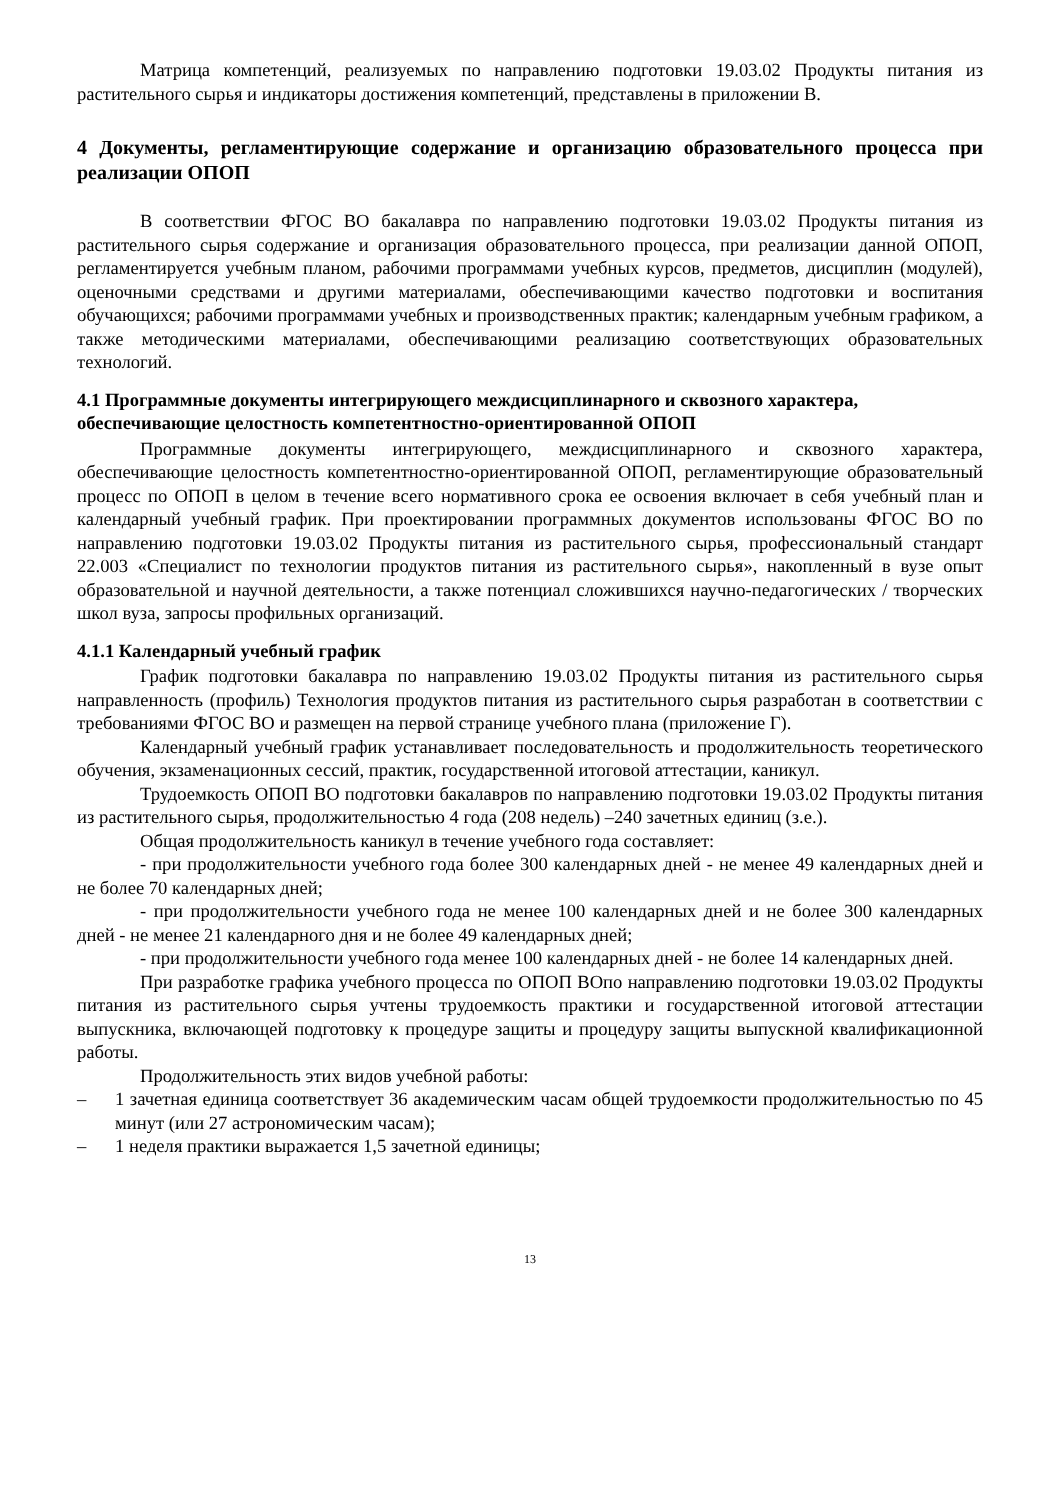Матрица компетенций, реализуемых по направлению подготовки 19.03.02 Продукты питания из растительного сырья и индикаторы достижения компетенций, представлены в приложении В.
4 Документы, регламентирующие содержание и организацию образовательного процесса при реализации ОПОП
В соответствии ФГОС ВО бакалавра по направлению подготовки 19.03.02 Продукты питания из растительного сырья содержание и организация образовательного процесса, при реализации данной ОПОП, регламентируется учебным планом, рабочими программами учебных курсов, предметов, дисциплин (модулей), оценочными средствами и другими материалами, обеспечивающими качество подготовки и воспитания обучающихся; рабочими программами учебных и производственных практик; календарным учебным графиком, а также методическими материалами, обеспечивающими реализацию соответствующих образовательных технологий.
4.1 Программные документы интегрирующего междисциплинарного и сквозного характера, обеспечивающие целостность компетентностно-ориентированной ОПОП
Программные документы интегрирующего, междисциплинарного и сквозного характера, обеспечивающие целостность компетентностно-ориентированной ОПОП, регламентирующие образовательный процесс по ОПОП в целом в течение всего нормативного срока ее освоения включает в себя учебный план и календарный учебный график. При проектировании программных документов использованы ФГОС ВО по направлению подготовки 19.03.02 Продукты питания из растительного сырья, профессиональный стандарт 22.003 «Специалист по технологии продуктов питания из растительного сырья», накопленный в вузе опыт образовательной и научной деятельности, а также потенциал сложившихся научно-педагогических / творческих школ вуза, запросы профильных организаций.
4.1.1 Календарный учебный график
График подготовки бакалавра по направлению 19.03.02 Продукты питания из растительного сырья направленность (профиль) Технология продуктов питания из растительного сырья разработан в соответствии с требованиями ФГОС ВО и размещен на первой странице учебного плана (приложение Г).
Календарный учебный график устанавливает последовательность и продолжительность теоретического обучения, экзаменационных сессий, практик, государственной итоговой аттестации, каникул.
Трудоемкость ОПОП ВО подготовки бакалавров по направлению подготовки 19.03.02 Продукты питания из растительного сырья, продолжительностью 4 года (208 недель) –240 зачетных единиц (з.е.).
Общая продолжительность каникул в течение учебного года составляет:
- при продолжительности учебного года более 300 календарных дней - не менее 49 календарных дней и не более 70 календарных дней;
- при продолжительности учебного года не менее 100 календарных дней и не более 300 календарных дней - не менее 21 календарного дня и не более 49 календарных дней;
- при продолжительности учебного года менее 100 календарных дней - не более 14 календарных дней.
При разработке графика учебного процесса по ОПОП ВОпо направлению подготовки 19.03.02 Продукты питания из растительного сырья учтены трудоемкость практики и государственной итоговой аттестации выпускника, включающей подготовку к процедуре защиты и процедуру защиты выпускной квалификационной работы.
Продолжительность этих видов учебной работы:
– 1 зачетная единица соответствует 36 академическим часам общей трудоемкости продолжительностью по 45 минут (или 27 астрономическим часам);
– 1 неделя практики выражается 1,5 зачетной единицы;
13